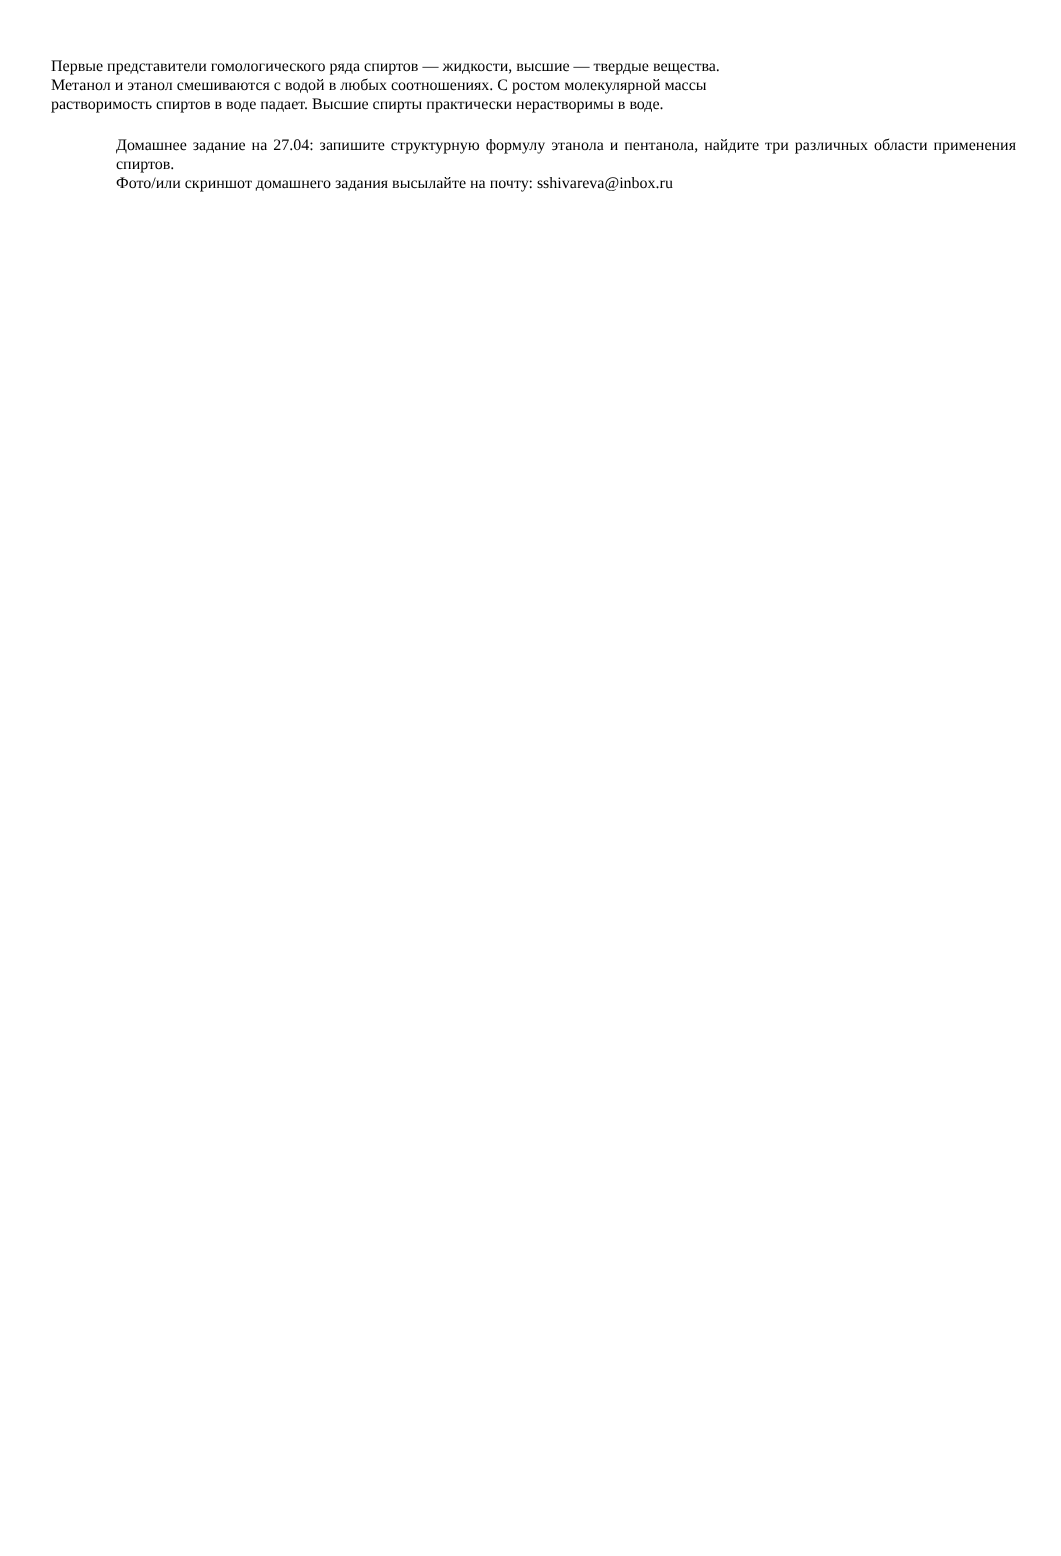Первые представители гомологического ряда спиртов — жидкости, высшие — твердые вещества.
Метанол и этанол смешиваются с водой в любых соотношениях. С ростом молекулярной массы
растворимость спиртов в воде падает. Высшие спирты практически нерастворимы в воде.
Домашнее задание на 27.04: запишите структурную формулу этанола и пентанола, найдите три различных области применения спиртов.
Фото/или скриншот домашнего задания высылайте на почту: sshivareva@inbox.ru